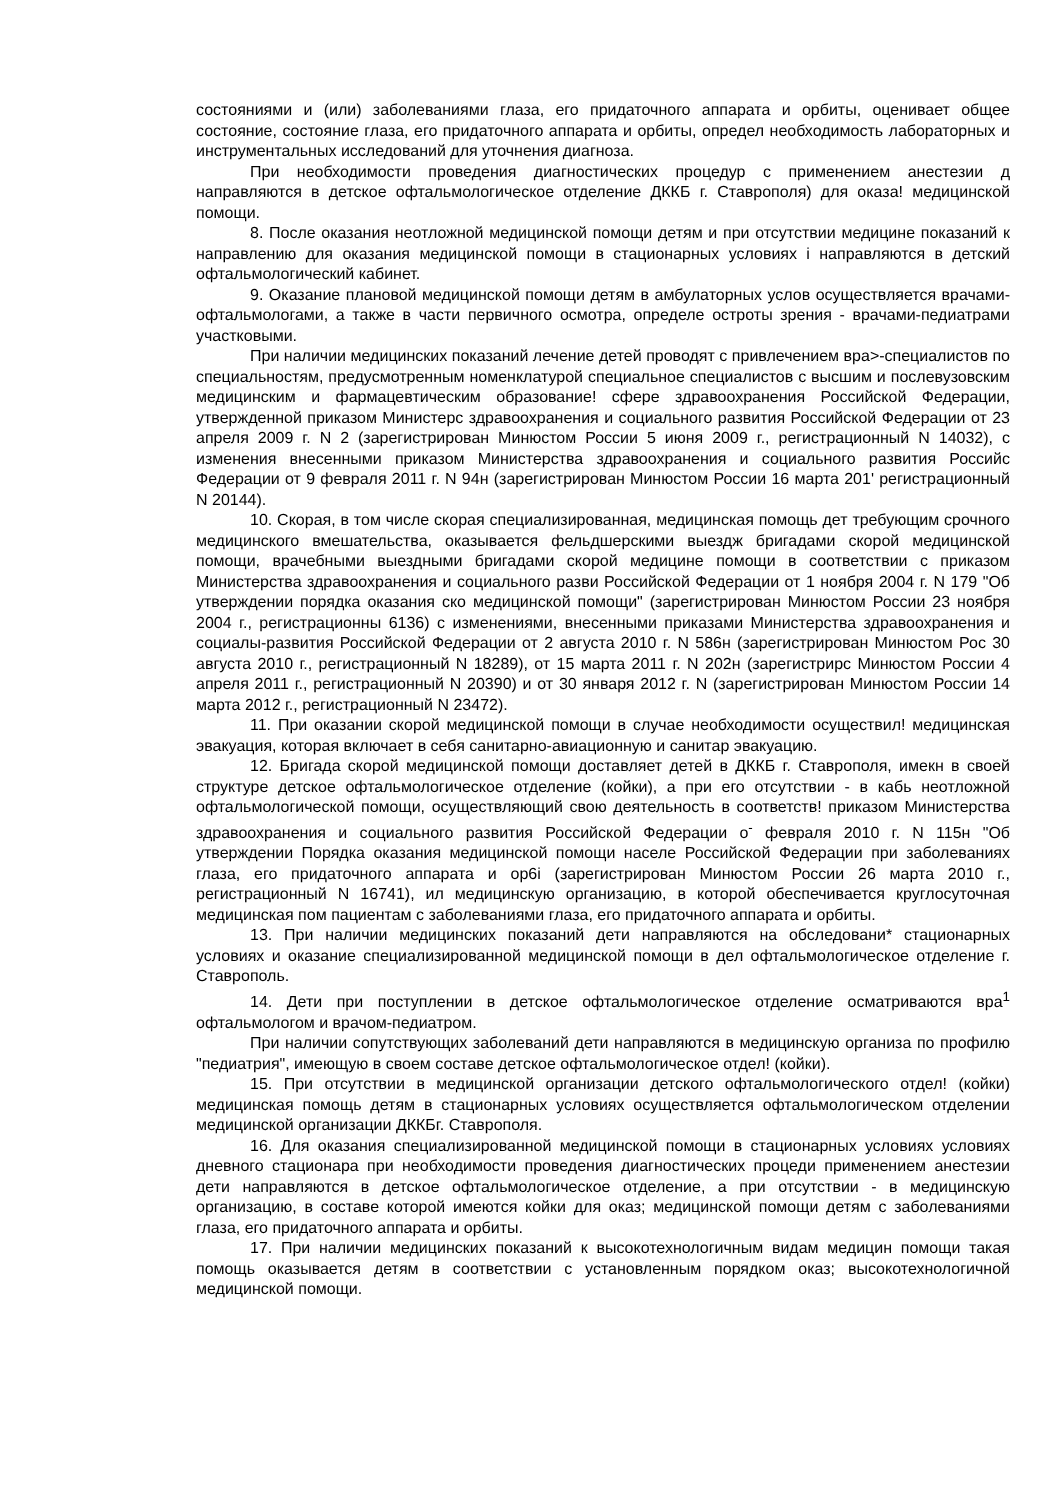состояниями и (или) заболеваниями глаза, его придаточного аппарата и орбиты, оценивает общее состояние, состояние глаза, его придаточного аппарата и орбиты, определ необходимость лабораторных и инструментальных исследований для уточнения диагноза.
При необходимости проведения диагностических процедур с применением анестезии д направляются в детское офтальмологическое отделение ДККБ г. Ставрополя) для оказа! медицинской помощи.
8. После оказания неотложной медицинской помощи детям и при отсутствии медицине показаний к направлению для оказания медицинской помощи в стационарных условиях і направляются в детский офтальмологический кабинет.
9. Оказание плановой медицинской помощи детям в амбулаторных услов осуществляется врачами-офтальмологами, а также в части первичного осмотра, определе остроты зрения - врачами-педиатрами участковыми.
При наличии медицинских показаний лечение детей проводят с привлечением вра>-специалистов по специальностям, предусмотренным номенклатурой специальное специалистов с высшим и послевузовским медицинским и фармацевтическим образование! сфере здравоохранения Российской Федерации, утвержденной приказом Министерс здравоохранения и социального развития Российской Федерации от 23 апреля 2009 г. N 2 (зарегистрирован Минюстом России 5 июня 2009 г., регистрационный N 14032), с изменения внесенными приказом Министерства здравоохранения и социального развития Российс Федерации от 9 февраля 2011 г. N 94н (зарегистрирован Минюстом России 16 марта 201' регистрационный N 20144).
10. Скорая, в том числе скорая специализированная, медицинская помощь дет требующим срочного медицинского вмешательства, оказывается фельдшерскими выездж бригадами скорой медицинской помощи, врачебными выездными бригадами скорой медицине помощи в соответствии с приказом Министерства здравоохранения и социального разви Российской Федерации от 1 ноября 2004 г. N 179 "Об утверждении порядка оказания ско медицинской помощи" (зарегистрирован Минюстом России 23 ноября 2004 г., регистрационны 6136) с изменениями, внесенными приказами Министерства здравоохранения и социалы-развития Российской Федерации от 2 августа 2010 г. N 586н (зарегистрирован Минюстом Рос 30 августа 2010 г., регистрационный N 18289), от 15 марта 2011 г. N 202н (зарегистрирс Минюстом России 4 апреля 2011 г., регистрационный N 20390) и от 30 января 2012 г. N (зарегистрирован Минюстом России 14 марта 2012 г., регистрационный N 23472).
11. При оказании скорой медицинской помощи в случае необходимости осуществил! медицинская эвакуация, которая включает в себя санитарно-авиационную и санитар эвакуацию.
12. Бригада скорой медицинской помощи доставляет детей в ДККБ г. Ставрополя, имекн в своей структуре детское офтальмологическое отделение (койки), а при его отсутствии - в кабь неотложной офтальмологической помощи, осуществляющий свою деятельность в соответств! приказом Министерства здравоохранения и социального развития Российской Федерации о<sup>-</sup> февраля 2010 г. N 115н "Об утверждении Порядка оказания медицинской помощи населе Российской Федерации при заболеваниях глаза, его придаточного аппарата и ор6і (зарегистрирован Минюстом России 26 марта 2010 г., регистрационный N 16741), ил медицинскую организацию, в которой обеспечивается круглосуточная медицинская пом пациентам с заболеваниями глаза, его придаточного аппарата и орбиты.
13. При наличии медицинских показаний дети направляются на обследовани* стационарных условиях и оказание специализированной медицинской помощи в дел офтальмологическое отделение г. Ставрополь.
14. Дети при поступлении в детское офтальмологическое отделение осматриваются вра<sup>1</sup> офтальмологом и врачом-педиатром.
При наличии сопутствующих заболеваний дети направляются в медицинскую организа по профилю "педиатрия", имеющую в своем составе детское офтальмологическое отдел! (койки).
15. При отсутствии в медицинской организации детского офтальмологического отдел! (койки) медицинская помощь детям в стационарных условиях осуществляется офтальмологическом отделении медицинской организации ДККБг. Ставрополя.
16. Для оказания специализированной медицинской помощи в стационарных условиях условиях дневного стационара при необходимости проведения диагностических процеди применением анестезии дети направляются в детское офтальмологическое отделение, а при отсутствии - в медицинскую организацию, в составе которой имеются койки для оказ; медицинской помощи детям с заболеваниями глаза, его придаточного аппарата и орбиты.
17. При наличии медицинских показаний к высокотехнологичным видам медицин помощи такая помощь оказывается детям в соответствии с установленным порядком оказ; высокотехнологичной медицинской помощи.